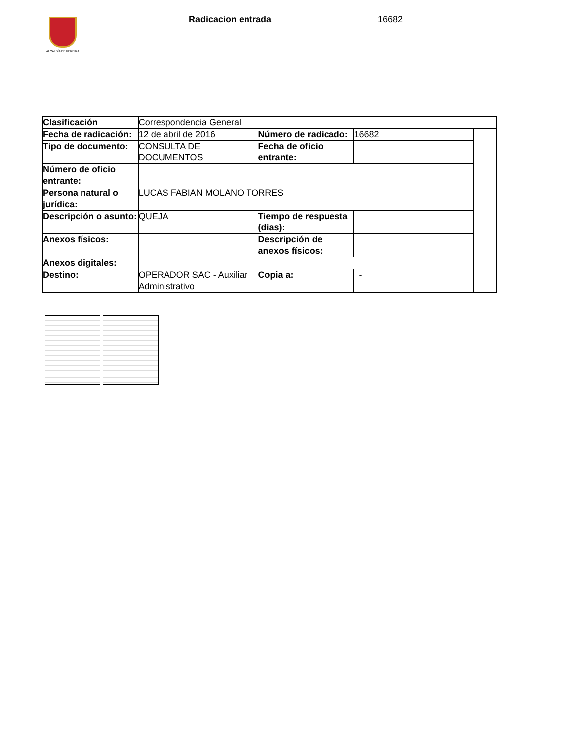ALCALDÍA DE PEREIRA Radicacion entrada 16682
| Clasificación | Correspondencia General | | | |
| Fecha de radicación: | 12 de abril de 2016 | Número de radicado: | 16682 | |
| Tipo de documento: | CONSULTA DE DOCUMENTOS | Fecha de oficio entrante: | | |
| Número de oficio entrante: | | | | |
| Persona natural o jurídica: | LUCAS FABIAN MOLANO TORRES | | | |
| Descripción o asunto: | QUEJA | Tiempo de respuesta (dias): | | |
| Anexos físicos: | | Descripción de anexos físicos: | | |
| Anexos digitales: | | | | |
| Destino: | OPERADOR SAC - Auxiliar Administrativo | Copia a: | - | |